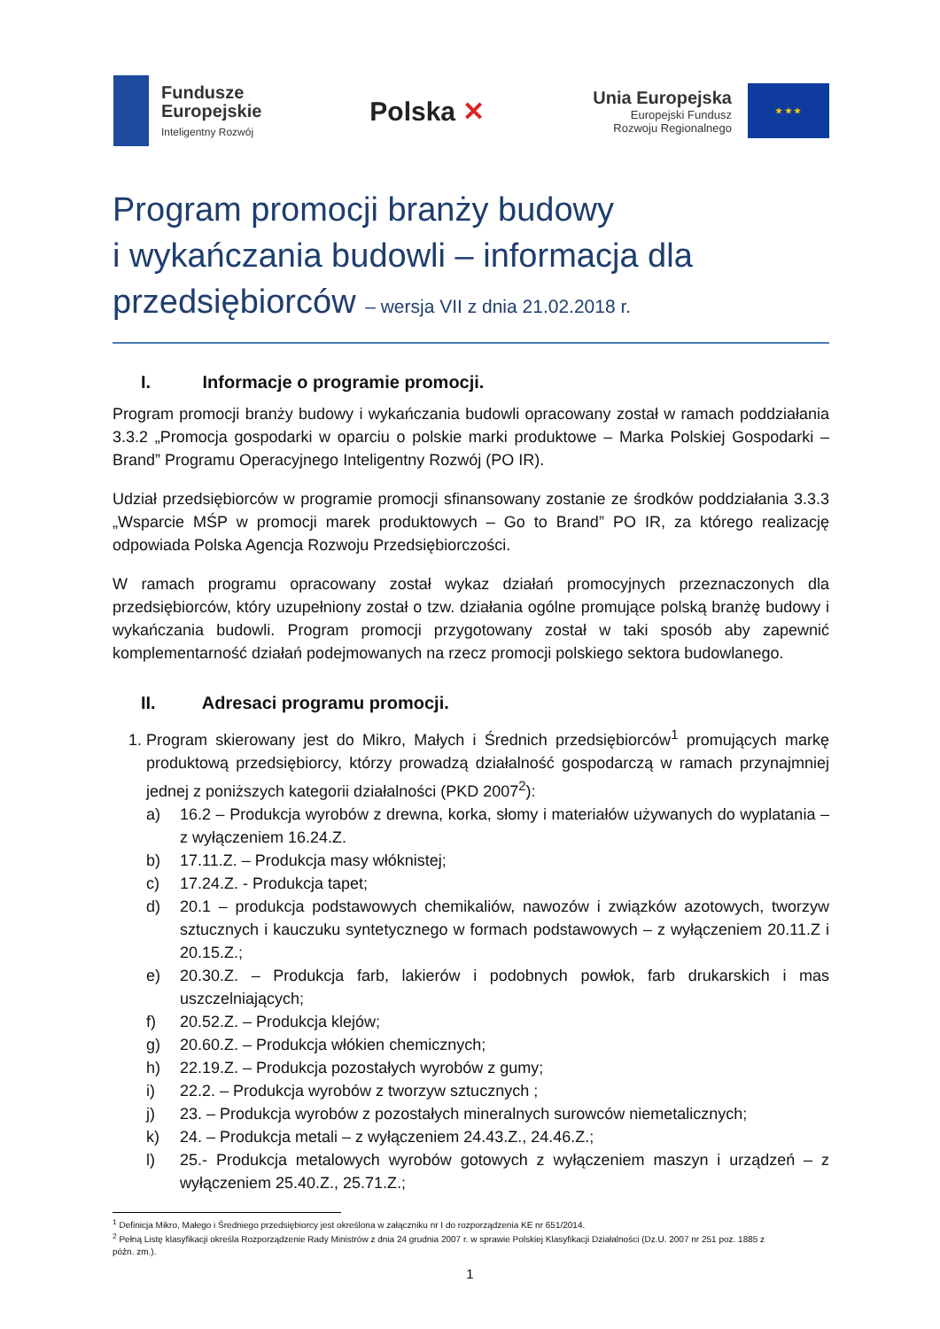Fundusze
Europejskie
Inteligentny Rozwój
Polska ✕
Unia Europejska
Europejski Fundusz
Rozwoju Regionalnego
★ ★ ★
Program promocji branży budowy
i wykańczania budowli – informacja dla
przedsiębiorców – wersja VII z dnia 21.02.2018 r.
I. Informacje o programie promocji.
Program promocji branży budowy i wykańczania budowli opracowany został w ramach poddziałania 3.3.2 „Promocja gospodarki w oparciu o polskie marki produktowe – Marka Polskiej Gospodarki – Brand” Programu Operacyjnego Inteligentny Rozwój (PO IR).
Udział przedsiębiorców w programie promocji sfinansowany zostanie ze środków poddziałania 3.3.3 „Wsparcie MŚP w promocji marek produktowych – Go to Brand” PO IR, za którego realizację odpowiada Polska Agencja Rozwoju Przedsiębiorczości.
W ramach programu opracowany został wykaz działań promocyjnych przeznaczonych dla przedsiębiorców, który uzupełniony został o tzw. działania ogólne promujące polską branżę budowy i wykańczania budowli. Program promocji przygotowany został w taki sposób aby zapewnić komplementarność działań podejmowanych na rzecz promocji polskiego sektora budowlanego.
II. Adresaci programu promocji.
1. Program skierowany jest do Mikro, Małych i Średnich przedsiębiorców<sup>1</sup> promujących markę produktową przedsiębiorcy, którzy prowadzą działalność gospodarczą w ramach przynajmniej jednej z poniższych kategorii działalności (PKD 2007<sup>2</sup>):
a) 16.2 – Produkcja wyrobów z drewna, korka, słomy i materiałów używanych do wyplatania – z wyłączeniem 16.24.Z.
b) 17.11.Z. – Produkcja masy włóknistej;
c) 17.24.Z. - Produkcja tapet;
d) 20.1 – produkcja podstawowych chemikaliów, nawozów i związków azotowych, tworzyw sztucznych i kauczuku syntetycznego w formach podstawowych – z wyłączeniem 20.11.Z i 20.15.Z.;
e) 20.30.Z. – Produkcja farb, lakierów i podobnych powłok, farb drukarskich i mas uszczelniających;
f) 20.52.Z. – Produkcja klejów;
g) 20.60.Z. – Produkcja włókien chemicznych;
h) 22.19.Z. – Produkcja pozostałych wyrobów z gumy;
i) 22.2. – Produkcja wyrobów z tworzyw sztucznych ;
j) 23. – Produkcja wyrobów z pozostałych mineralnych surowców niemetalicznych;
k) 24. – Produkcja metali – z wyłączeniem 24.43.Z., 24.46.Z.;
l) 25.- Produkcja metalowych wyrobów gotowych z wyłączeniem maszyn i urządzeń – z wyłączeniem 25.40.Z., 25.71.Z.;
<sup>1</sup> Definicja Mikro, Małego i Średniego przedsiębiorcy jest określona w załączniku nr I do rozporządzenia KE nr 651/2014.
<sup>2</sup> Pełną Listę klasyfikacji określa Rozporządzenie Rady Ministrów z dnia 24 grudnia 2007 r. w sprawie Polskiej Klasyfikacji Działalności (Dz.U. 2007 nr 251 poz. 1885 z
późn. zm.).
1